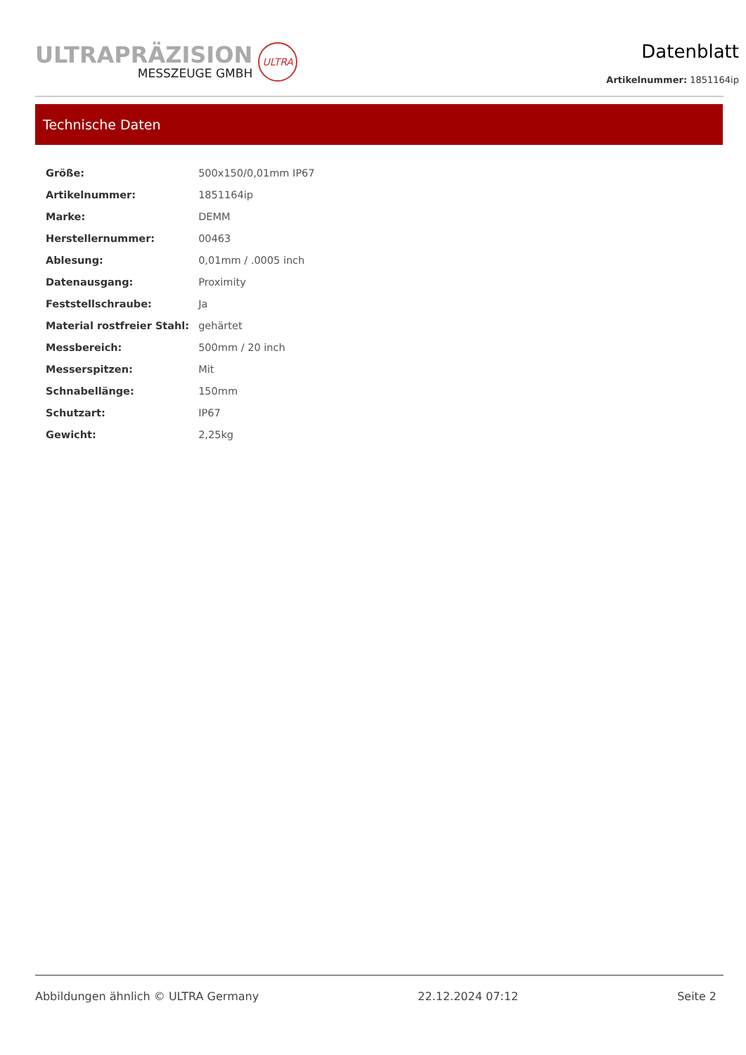ULTRAPRÄZISION
MESSZEUGE GMBH
ULTRA
Datenblatt
Artikelnummer: 1851164ip
Technische Daten
| Größe: | 500x150/0,01mm IP67 |
| Artikelnummer: | 1851164ip |
| Marke: | DEMM |
| Herstellernummer: | 00463 |
| Ablesung: | 0,01mm / .0005 inch |
| Datenausgang: | Proximity |
| Feststellschraube: | Ja |
| Material rostfreier Stahl: | gehärtet |
| Messbereich: | 500mm / 20 inch |
| Messerspitzen: | Mit |
| Schnabellänge: | 150mm |
| Schutzart: | IP67 |
| Gewicht: | 2,25kg |
Abbildungen ähnlich © ULTRA Germany 22.12.2024 07:12 Seite 2